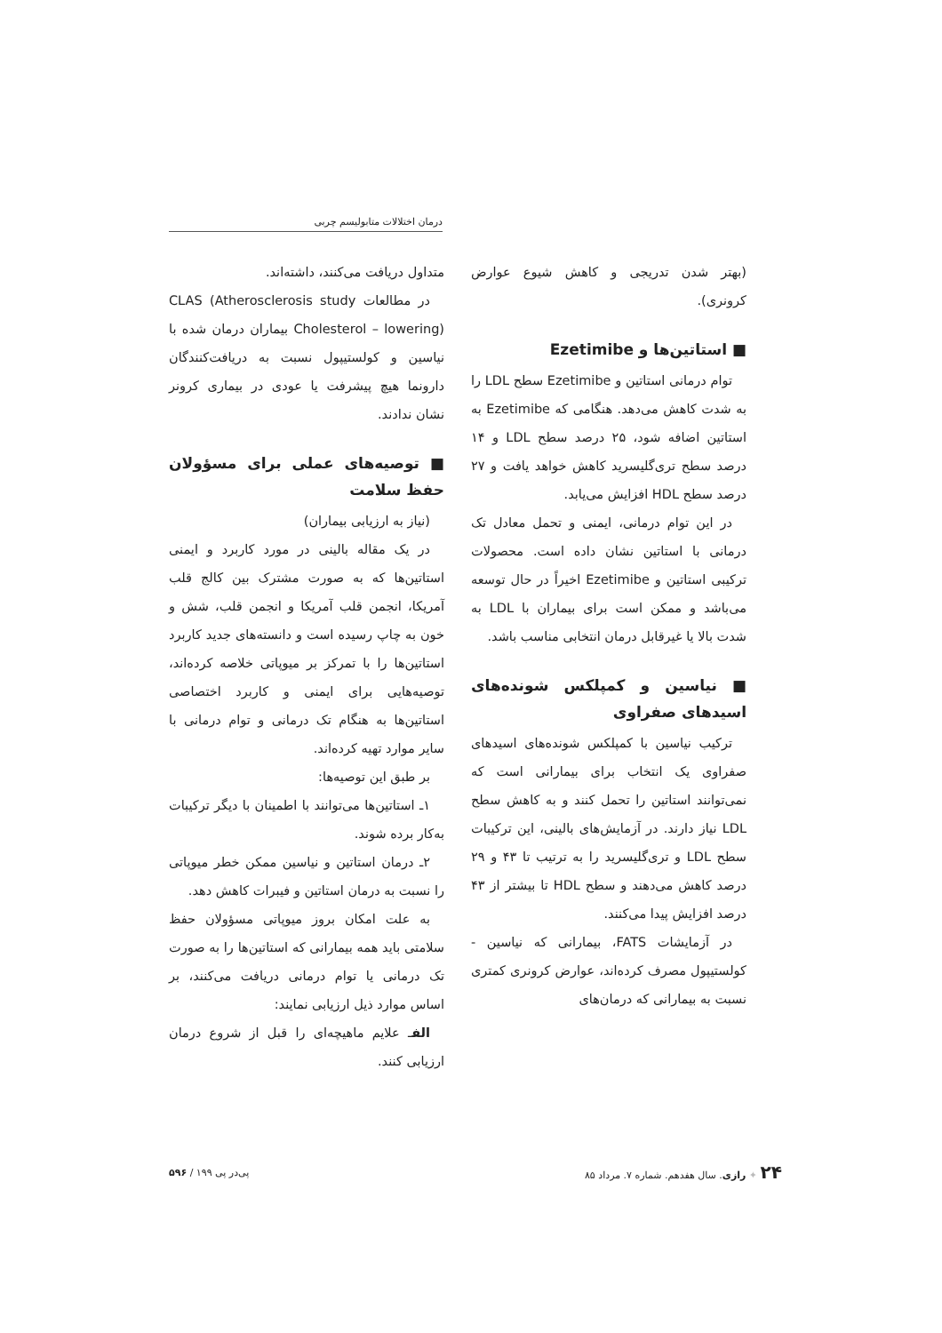درمان اختلالات متابولیسم چربی
(بهتر شدن تدریجی و کاهش شیوع عوارض کرونری).
■ استاتین‌ها و Ezetimibe
توام درمانی استاتین و Ezetimibe سطح LDL را به شدت کاهش می‌دهد. هنگامی که Ezetimibe به استاتین اضافه شود، ۲۵ درصد سطح LDL و ۱۴ درصد سطح تری‌گلیسرید کاهش خواهد یافت و ۲۷ درصد سطح HDL افزایش می‌یابد.
در این توام درمانی، ایمنی و تحمل معادل تک درمانی با استاتین نشان داده است. محصولات ترکیبی استاتین و Ezetimibe اخیراً در حال توسعه می‌باشد و ممکن است برای بیماران با LDL به شدت بالا یا غیرقابل درمان انتخابی مناسب باشد.
■ نیاسین و کمپلکس شونده‌های اسیدهای صفراوی
ترکیب نیاسین با کمپلکس شونده‌های اسیدهای صفراوی یک انتخاب برای بیمارانی است که نمی‌توانند استاتین را تحمل کنند و به کاهش سطح LDL نیاز دارند. در آزمایش‌های بالینی، این ترکیبات سطح LDL و تری‌گلیسرید را به ترتیب تا ۴۳ و ۲۹ درصد کاهش می‌دهند و سطح HDL تا بیشتر از ۴۳ درصد افزایش پیدا می‌کنند.
در آزمایشات FATS، بیمارانی که نیاسین - کولستیپول مصرف کرده‌اند، عوارض کرونری کمتری نسبت به بیمارانی که درمان‌های
متداول دریافت می‌کنند، داشته‌اند.
در مطالعات CLAS (Atherosclerosis study Cholesterol – lowering) بیماران درمان شده با نیاسین و کولستیپول نسبت به دریافت‌کنندگان دارونما هیچ پیشرفت یا عودی در بیماری کرونر نشان ندادند.
■ توصیه‌های عملی برای مسؤولان حفظ سلامت
(نیاز به ارزیابی بیماران)
در یک مقاله بالینی در مورد کاربرد و ایمنی استاتین‌ها که به صورت مشترک بین کالج قلب آمریکا، انجمن قلب آمریکا و انجمن قلب، شش و خون به چاپ رسیده است و دانسته‌های جدید کاربرد استاتین‌ها را با تمرکز بر میوپاتی خلاصه کرده‌اند، توصیه‌هایی برای ایمنی و کاربرد اختصاصی استاتین‌ها به هنگام تک درمانی و توام درمانی با سایر موارد تهیه کرده‌اند.
بر طبق این توصیه‌ها:
۱ـ استاتین‌ها می‌توانند با اطمینان با دیگر ترکیبات به‌کار برده شوند.
۲ـ درمان استاتین و نیاسین ممکن خطر میوپاتی را نسبت به درمان استاتین و فیبرات کاهش دهد.
به علت امکان بروز میوپاتی مسؤولان حفظ سلامتی باید همه بیمارانی که استاتین‌ها را به صورت تک درمانی یا توام درمانی دریافت می‌کنند، بر اساس موارد ذیل ارزیابی نمایند:
الفـ علایم ماهیچه‌ای را قبل از شروع درمان ارزیابی کنند.
۲۴ ✦ رازی. سال هفدهم. شماره ۷. مرداد ۸۵
پی‌در پی ۱۹۹ / ۵۹۶